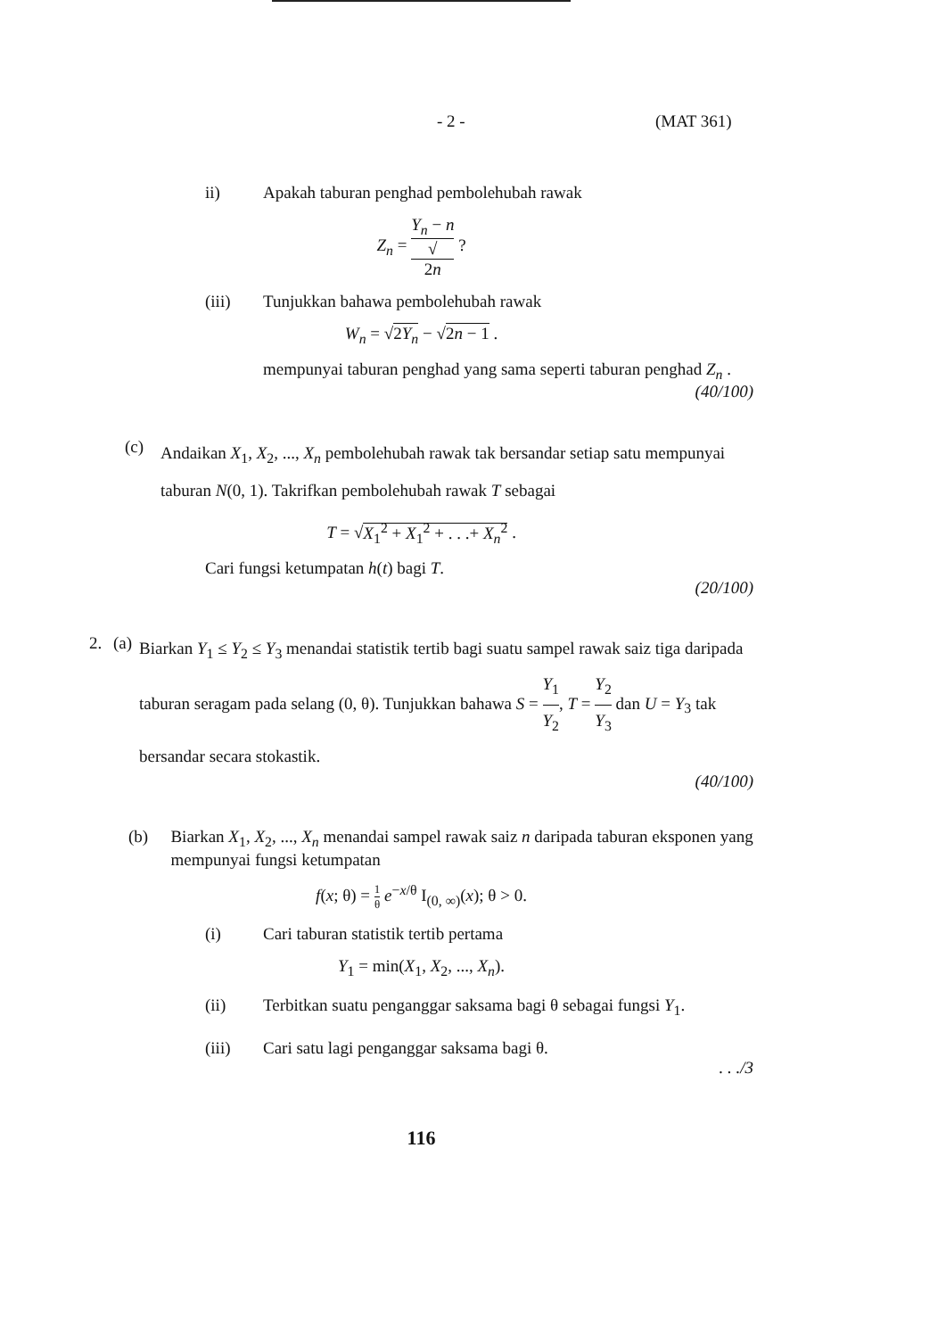- 2 - (MAT 361)
ii) Apakah taburan penghad pembolehubah rawak
Z<sub>n</sub> = Y<sub>n</sub> − n √
2n ?
(iii) Tunjukkan bahawa pembolehubah rawak
W<sub>n</sub> = √2Y<sub>n</sub> − √2n − 1 .
mempunyai taburan penghad yang sama seperti taburan penghad Z<sub>n</sub> .
(40/100)
(c)
Andaikan X<sub>1</sub>, X<sub>2</sub>, ..., X<sub>n</sub> pembolehubah rawak tak bersandar setiap satu mempunyai taburan N(0, 1). Takrifkan pembolehubah rawak T sebagai
T = √X<sub>1</sub><sup>2</sup> + X<sub>1</sub><sup>2</sup> + . . .+ X<sub>n</sub><sup>2</sup> .
Cari fungsi ketumpatan h(t) bagi T.
(20/100)
2. (a)
Biarkan Y<sub>1</sub> ≤ Y<sub>2</sub> ≤ Y<sub>3</sub> menandai statistik tertib bagi suatu sampel rawak saiz tiga daripada taburan seragam pada selang (0, θ). Tunjukkan bahawa S = Y<sub>1</sub> Y<sub>2</sub>, T = Y<sub>2</sub> Y<sub>3</sub> dan U = Y<sub>3</sub> tak bersandar secara stokastik.
(40/100)
(b) Biarkan X<sub>1</sub>, X<sub>2</sub>, ..., X<sub>n</sub> menandai sampel rawak saiz n daripada taburan eksponen yang mempunyai fungsi ketumpatan
f(x; θ) = 1 θ e<sup>−x/θ</sup> I<sub>(0, ∞)</sub>(x); θ > 0.
(i) Cari taburan statistik tertib pertama
Y<sub>1</sub> = min(X<sub>1</sub>, X<sub>2</sub>, ..., X<sub>n</sub>).
(ii) Terbitkan suatu penganggar saksama bagi θ sebagai fungsi Y<sub>1</sub>.
(iii) Cari satu lagi penganggar saksama bagi θ.
. . ./3
116